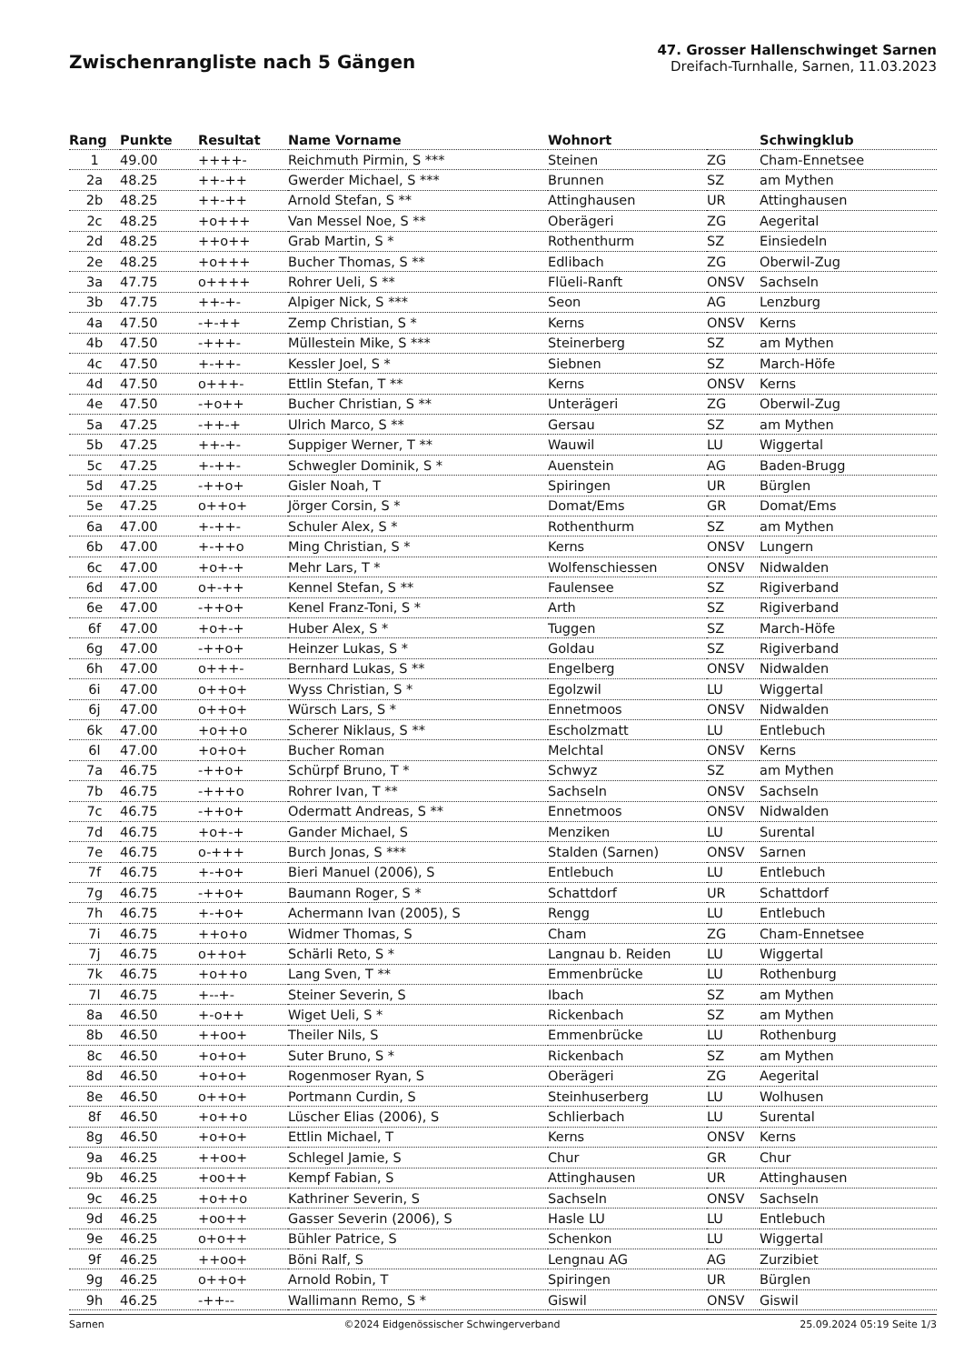Zwischenrangliste nach 5 Gängen
47. Grosser Hallenschwinget Sarnen
Dreifach-Turnhalle, Sarnen, 11.03.2023
| Rang | Punkte | Resultat | Name Vorname | Wohnort | | Schwingklub |
| --- | --- | --- | --- | --- | --- | --- |
| 1 | 49.00 | ++++- | Reichmuth Pirmin, S *** | Steinen | ZG | Cham-Ennetsee |
| 2a | 48.25 | ++-++ | Gwerder Michael, S *** | Brunnen | SZ | am Mythen |
| 2b | 48.25 | ++-++ | Arnold Stefan, S ** | Attinghausen | UR | Attinghausen |
| 2c | 48.25 | +o+++ | Van Messel Noe, S ** | Oberägeri | ZG | Aegerital |
| 2d | 48.25 | ++o++ | Grab Martin, S * | Rothenthurm | SZ | Einsiedeln |
| 2e | 48.25 | +o+++ | Bucher Thomas, S ** | Edlibach | ZG | Oberwil-Zug |
| 3a | 47.75 | o++++ | Rohrer Ueli, S ** | Flüeli-Ranft | ONSV | Sachseln |
| 3b | 47.75 | ++-+- | Alpiger Nick, S *** | Seon | AG | Lenzburg |
| 4a | 47.50 | -+-++ | Zemp Christian, S * | Kerns | ONSV | Kerns |
| 4b | 47.50 | -+++- | Müllestein Mike, S *** | Steinerberg | SZ | am Mythen |
| 4c | 47.50 | +-++- | Kessler Joel, S * | Siebnen | SZ | March-Höfe |
| 4d | 47.50 | o+++- | Ettlin Stefan, T ** | Kerns | ONSV | Kerns |
| 4e | 47.50 | -+o++ | Bucher Christian, S ** | Unterägeri | ZG | Oberwil-Zug |
| 5a | 47.25 | -++-+ | Ulrich Marco, S ** | Gersau | SZ | am Mythen |
| 5b | 47.25 | ++-+- | Suppiger Werner, T ** | Wauwil | LU | Wiggertal |
| 5c | 47.25 | +-++- | Schwegler Dominik, S * | Auenstein | AG | Baden-Brugg |
| 5d | 47.25 | -++o+ | Gisler Noah, T | Spiringen | UR | Bürglen |
| 5e | 47.25 | o++o+ | Jörger Corsin, S * | Domat/Ems | GR | Domat/Ems |
| 6a | 47.00 | +-++- | Schuler Alex, S * | Rothenthurm | SZ | am Mythen |
| 6b | 47.00 | +-++o | Ming Christian, S * | Kerns | ONSV | Lungern |
| 6c | 47.00 | +o+-+ | Mehr Lars, T * | Wolfenschiessen | ONSV | Nidwalden |
| 6d | 47.00 | o+-++ | Kennel Stefan, S ** | Faulensee | SZ | Rigiverband |
| 6e | 47.00 | -++o+ | Kenel Franz-Toni, S * | Arth | SZ | Rigiverband |
| 6f | 47.00 | +o+-+ | Huber Alex, S * | Tuggen | SZ | March-Höfe |
| 6g | 47.00 | -++o+ | Heinzer Lukas, S * | Goldau | SZ | Rigiverband |
| 6h | 47.00 | o+++- | Bernhard Lukas, S ** | Engelberg | ONSV | Nidwalden |
| 6i | 47.00 | o++o+ | Wyss Christian, S * | Egolzwil | LU | Wiggertal |
| 6j | 47.00 | o++o+ | Würsch Lars, S * | Ennetmoos | ONSV | Nidwalden |
| 6k | 47.00 | +o++o | Scherer Niklaus, S ** | Escholzmatt | LU | Entlebuch |
| 6l | 47.00 | +o+o+ | Bucher Roman | Melchtal | ONSV | Kerns |
| 7a | 46.75 | -++o+ | Schürpf Bruno, T * | Schwyz | SZ | am Mythen |
| 7b | 46.75 | -+++o | Rohrer Ivan, T ** | Sachseln | ONSV | Sachseln |
| 7c | 46.75 | -++o+ | Odermatt Andreas, S ** | Ennetmoos | ONSV | Nidwalden |
| 7d | 46.75 | +o+-+ | Gander Michael, S | Menziken | LU | Surental |
| 7e | 46.75 | o-+++ | Burch Jonas, S *** | Stalden (Sarnen) | ONSV | Sarnen |
| 7f | 46.75 | +-+o+ | Bieri Manuel (2006), S | Entlebuch | LU | Entlebuch |
| 7g | 46.75 | -++o+ | Baumann Roger, S * | Schattdorf | UR | Schattdorf |
| 7h | 46.75 | +-+o+ | Achermann Ivan (2005), S | Rengg | LU | Entlebuch |
| 7i | 46.75 | ++o+o | Widmer Thomas, S | Cham | ZG | Cham-Ennetsee |
| 7j | 46.75 | o++o+ | Schärli Reto, S * | Langnau b. Reiden | LU | Wiggertal |
| 7k | 46.75 | +o++o | Lang Sven, T ** | Emmenbrücke | LU | Rothenburg |
| 7l | 46.75 | +--+- | Steiner Severin, S | Ibach | SZ | am Mythen |
| 8a | 46.50 | +-o++ | Wiget Ueli, S * | Rickenbach | SZ | am Mythen |
| 8b | 46.50 | ++oo+ | Theiler Nils, S | Emmenbrücke | LU | Rothenburg |
| 8c | 46.50 | +o+o+ | Suter Bruno, S * | Rickenbach | SZ | am Mythen |
| 8d | 46.50 | +o+o+ | Rogenmoser Ryan, S | Oberägeri | ZG | Aegerital |
| 8e | 46.50 | o++o+ | Portmann Curdin, S | Steinhuserberg | LU | Wolhusen |
| 8f | 46.50 | +o++o | Lüscher Elias (2006), S | Schlierbach | LU | Surental |
| 8g | 46.50 | +o+o+ | Ettlin Michael, T | Kerns | ONSV | Kerns |
| 9a | 46.25 | ++oo+ | Schlegel Jamie, S | Chur | GR | Chur |
| 9b | 46.25 | +oo++ | Kempf Fabian, S | Attinghausen | UR | Attinghausen |
| 9c | 46.25 | +o++o | Kathriner Severin, S | Sachseln | ONSV | Sachseln |
| 9d | 46.25 | +oo++ | Gasser Severin (2006), S | Hasle LU | LU | Entlebuch |
| 9e | 46.25 | o+o++ | Bühler Patrice, S | Schenkon | LU | Wiggertal |
| 9f | 46.25 | ++oo+ | Böni Ralf, S | Lengnau AG | AG | Zurzibiet |
| 9g | 46.25 | o++o+ | Arnold Robin, T | Spiringen | UR | Bürglen |
| 9h | 46.25 | -++-- | Wallimann Remo, S * | Giswil | ONSV | Giswil |
Sarnen ©2024 Eidgenössischer Schwingerverband 25.09.2024 05:19 Seite 1/3